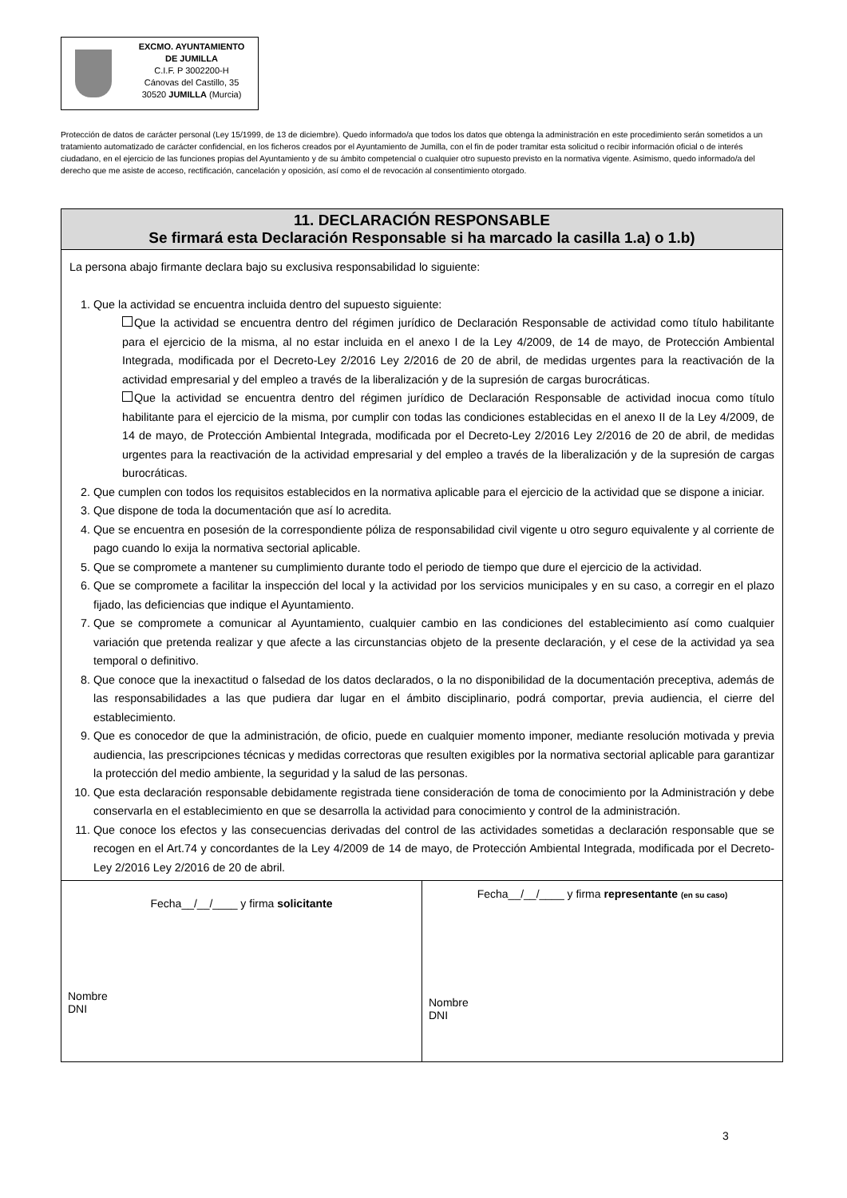EXCMO. AYUNTAMIENTO
DE JUMILLA
C.I.F. P 3002200-H
Cánovas del Castillo, 35
30520 JUMILLA (Murcia)
Protección de datos de carácter personal (Ley 15/1999, de 13 de diciembre). Quedo informado/a que todos los datos que obtenga la administración en este procedimiento serán sometidos a un tratamiento automatizado de carácter confidencial, en los ficheros creados por el Ayuntamiento de Jumilla, con el fin de poder tramitar esta solicitud o recibir información oficial o de interés ciudadano, en el ejercicio de las funciones propias del Ayuntamiento y de su ámbito competencial o cualquier otro supuesto previsto en la normativa vigente. Asimismo, quedo informado/a del derecho que me asiste de acceso, rectificación, cancelación y oposición, así como el de revocación al consentimiento otorgado.
| 11. DECLARACIÓN RESPONSABLE Se firmará esta Declaración Responsable si ha marcado la casilla 1.a) o 1.b) | |
| --- | --- |
| La persona abajo firmante declara bajo su exclusiva responsabilidad lo siguiente: 1. Que la actividad se encuentra incluida dentro del supuesto siguiente: Que la actividad se encuentra dentro del régimen jurídico de Declaración Responsable de actividad como título habilitante para el ejercicio de la misma, al no estar incluida en el anexo I de la Ley 4/2009, de 14 de mayo, de Protección Ambiental Integrada, modificada por el Decreto-Ley 2/2016 Ley 2/2016 de 20 de abril, de medidas urgentes para la reactivación de la actividad empresarial y del empleo a través de la liberalización y de la supresión de cargas burocráticas. Que la actividad se encuentra dentro del régimen jurídico de Declaración Responsable de actividad inocua como título habilitante para el ejercicio de la misma, por cumplir con todas las condiciones establecidas en el anexo II de la Ley 4/2009, de 14 de mayo, de Protección Ambiental Integrada, modificada por el Decreto-Ley 2/2016 Ley 2/2016 de 20 de abril, de medidas urgentes para la reactivación de la actividad empresarial y del empleo a través de la liberalización y de la supresión de cargas burocráticas. 2. Que cumplen con todos los requisitos establecidos en la normativa aplicable para el ejercicio de la actividad que se dispone a iniciar. 3. Que dispone de toda la documentación que así lo acredita. 4. Que se encuentra en posesión de la correspondiente póliza de responsabilidad civil vigente u otro seguro equivalente y al corriente de pago cuando lo exija la normativa sectorial aplicable. 5. Que se compromete a mantener su cumplimiento durante todo el periodo de tiempo que dure el ejercicio de la actividad. 6. Que se compromete a facilitar la inspección del local y la actividad por los servicios municipales y en su caso, a corregir en el plazo fijado, las deficiencias que indique el Ayuntamiento. 7. Que se compromete a comunicar al Ayuntamiento, cualquier cambio en las condiciones del establecimiento así como cualquier variación que pretenda realizar y que afecte a las circunstancias objeto de la presente declaración, y el cese de la actividad ya sea temporal o definitivo. 8. Que conoce que la inexactitud o falsedad de los datos declarados, o la no disponibilidad de la documentación preceptiva, además de las responsabilidades a las que pudiera dar lugar en el ámbito disciplinario, podrá comportar, previa audiencia, el cierre del establecimiento. 9. Que es conocedor de que la administración, de oficio, puede en cualquier momento imponer, mediante resolución motivada y previa audiencia, las prescripciones técnicas y medidas correctoras que resulten exigibles por la normativa sectorial aplicable para garantizar la protección del medio ambiente, la seguridad y la salud de las personas. 10. Que esta declaración responsable debidamente registrada tiene consideración de toma de conocimiento por la Administración y debe conservarla en el establecimiento en que se desarrolla la actividad para conocimiento y control de la administración. 11. Que conoce los efectos y las consecuencias derivadas del control de las actividades sometidas a declaración responsable que se recogen en el Art.74 y concordantes de la Ley 4/2009 de 14 de mayo, de Protección Ambiental Integrada, modificada por el Decreto-Ley 2/2016 Ley 2/2016 de 20 de abril. | |
| Fecha__/__/____ y firma solicitante Nombre DNI | Fecha__/__/____ y firma representante (en su caso) Nombre DNI |
3